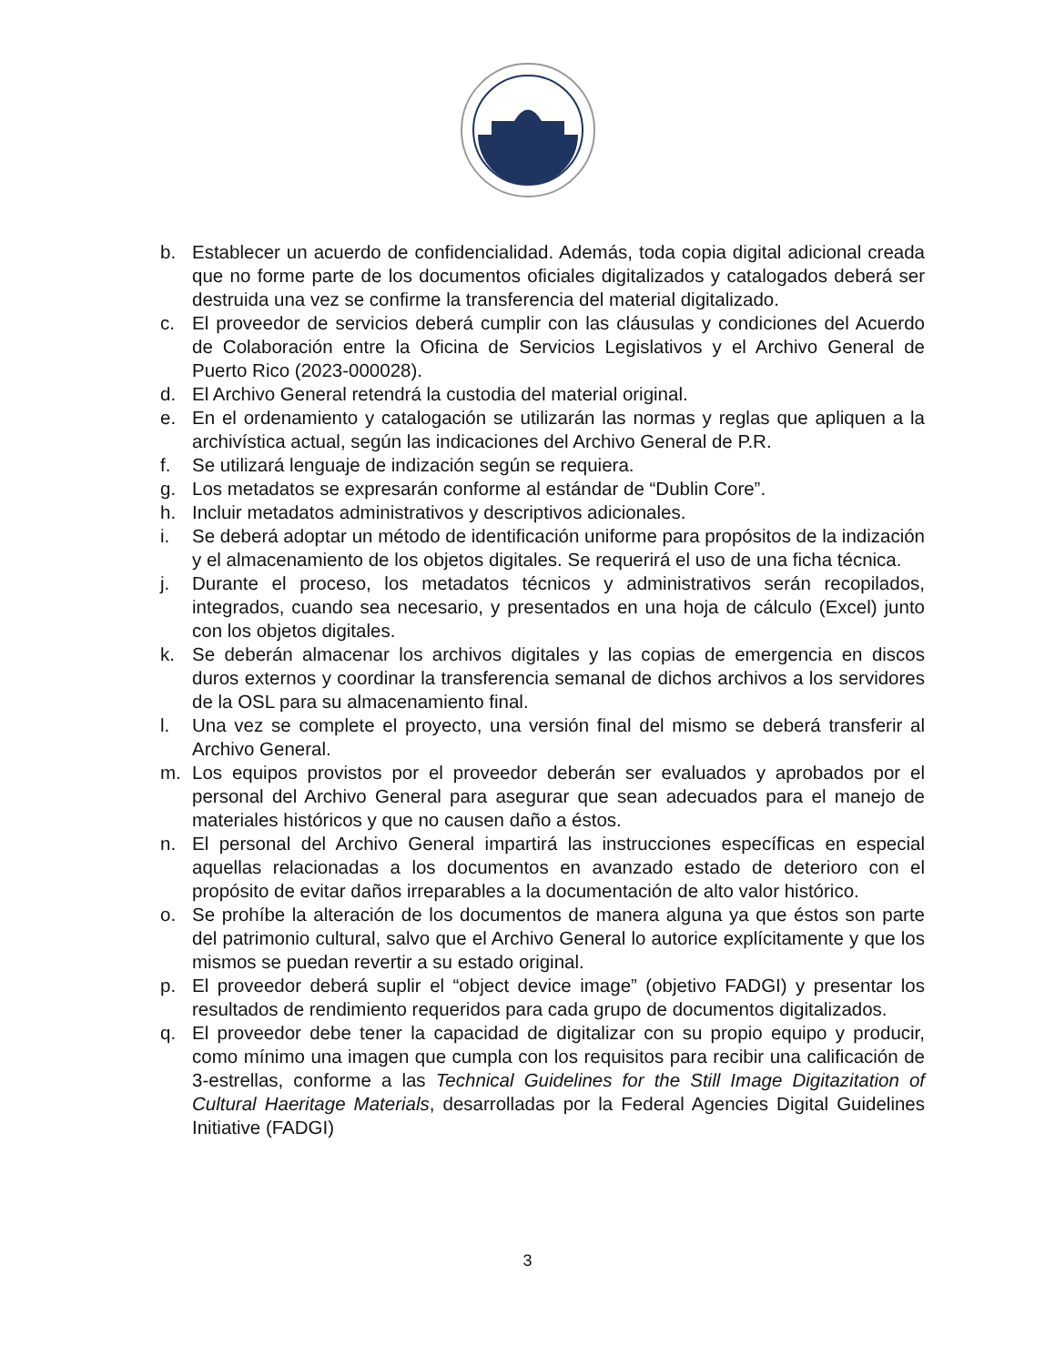b. Establecer un acuerdo de confidencialidad. Además, toda copia digital adicional creada que no forme parte de los documentos oficiales digitalizados y catalogados deberá ser destruida una vez se confirme la transferencia del material digitalizado.
c. El proveedor de servicios deberá cumplir con las cláusulas y condiciones del Acuerdo de Colaboración entre la Oficina de Servicios Legislativos y el Archivo General de Puerto Rico (2023-000028).
d. El Archivo General retendrá la custodia del material original.
e. En el ordenamiento y catalogación se utilizarán las normas y reglas que apliquen a la archivística actual, según las indicaciones del Archivo General de P.R.
f. Se utilizará lenguaje de indización según se requiera.
g. Los metadatos se expresarán conforme al estándar de “Dublin Core”.
h. Incluir metadatos administrativos y descriptivos adicionales.
i. Se deberá adoptar un método de identificación uniforme para propósitos de la indización y el almacenamiento de los objetos digitales. Se requerirá el uso de una ficha técnica.
j. Durante el proceso, los metadatos técnicos y administrativos serán recopilados, integrados, cuando sea necesario, y presentados en una hoja de cálculo (Excel) junto con los objetos digitales.
k. Se deberán almacenar los archivos digitales y las copias de emergencia en discos duros externos y coordinar la transferencia semanal de dichos archivos a los servidores de la OSL para su almacenamiento final.
l. Una vez se complete el proyecto, una versión final del mismo se deberá transferir al Archivo General.
m. Los equipos provistos por el proveedor deberán ser evaluados y aprobados por el personal del Archivo General para asegurar que sean adecuados para el manejo de materiales históricos y que no causen daño a éstos.
n. El personal del Archivo General impartirá las instrucciones específicas en especial aquellas relacionadas a los documentos en avanzado estado de deterioro con el propósito de evitar daños irreparables a la documentación de alto valor histórico.
o. Se prohíbe la alteración de los documentos de manera alguna ya que éstos son parte del patrimonio cultural, salvo que el Archivo General lo autorice explícitamente y que los mismos se puedan revertir a su estado original.
p. El proveedor deberá suplir el “object device image” (objetivo FADGI) y presentar los resultados de rendimiento requeridos para cada grupo de documentos digitalizados.
q. El proveedor debe tener la capacidad de digitalizar con su propio equipo y producir, como mínimo una imagen que cumpla con los requisitos para recibir una calificación de 3-estrellas, conforme a las Technical Guidelines for the Still Image Digitazitation of Cultural Haeritage Materials, desarrolladas por la Federal Agencies Digital Guidelines Initiative (FADGI)
3